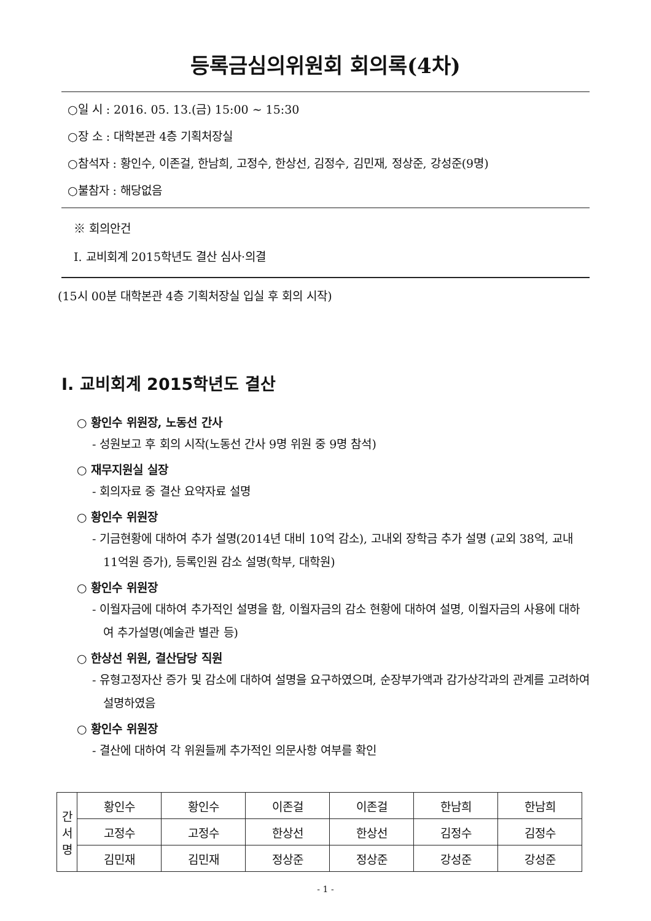등록금심의위원회 회의록(4차)
○일 시 : 2016. 05. 13.(금) 15:00 ~ 15:30
○장 소 : 대학본관 4층 기획처장실
○참석자 : 황인수, 이존걸, 한남희, 고정수, 한상선, 김정수, 김민재, 정상준, 강성준(9명)
○불참자 : 해당없음
※ 회의안건
Ⅰ. 교비회계 2015학년도 결산 심사·의결
(15시 00분 대학본관 4층 기획처장실 입실 후 회의 시작)
Ⅰ. 교비회계 2015학년도 결산
○ 황인수 위원장, 노동선 간사
- 성원보고 후 회의 시작(노동선 간사 9명 위원 중 9명 참석)
○ 재무지원실 실장
- 회의자료 중 결산 요약자료 설명
○ 황인수 위원장
- 기금현황에 대하여 추가 설명(2014년 대비 10억 감소), 고내외 장학금 추가 설명 (교외 38억, 교내 11억원 증가), 등록인원 감소 설명(학부, 대학원)
○ 황인수 위원장
- 이월자금에 대하여 추가적인 설명을 함, 이월자금의 감소 현황에 대하여 설명, 이월자금의 사용에 대하여 추가설명(예술관 별관 등)
○ 한상선 위원, 결산담당 직원
- 유형고정자산 증가 및 감소에 대하여 설명을 요구하였으며, 순장부가액과 감가상각과의 관계를 고려하여 설명하였음
○ 황인수 위원장
- 결산에 대하여 각 위원들께 추가적인 의문사항 여부를 확인
| 간 서 명 | 황인수 | 황인수 | 이존걸 | 이존걸 | 한남희 | 한남희 |
| | 고정수 | 고정수 | 한상선 | 한상선 | 김정수 | 김정수 |
| | 김민재 | 김민재 | 정상준 | 정상준 | 강성준 | 강성준 |
- 1 -